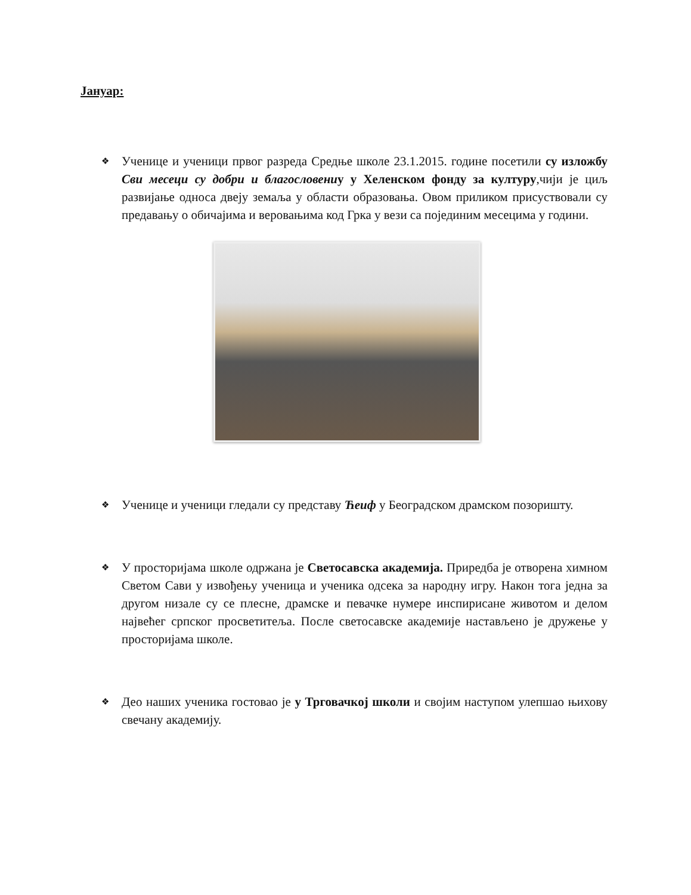Јануар:
❖
Ученице и ученици првог разреда Средње школе 23.1.2015. године посетили су изложбу Сви месеци су добри и благословениу у Хеленском фонду за културу,чији је циљ развијање односа двеју земаља у области образовања. Овом приликом присуствовали су предавању о обичајима и веровањима код Грка у вези са појединим месецима у години.
❖
Ученице и ученици гледали су представу Ћеиф у Београдском драмском позоришту.
❖
У просторијама школе одржана је Светосавска академија. Приредба је отворена химном Светом Сави у извођењу ученица и ученика одсека за народну игру. Након тога једна за другом низале су се плесне, драмске и певачке нумере инспирисане животом и делом највећег српског просветитеља. После светосавске академије настављено је дружење у просторијама школе.
❖
Део наших ученика гостовао је у Трговачкој школи и својим наступом улепшао њихову свечану академију.